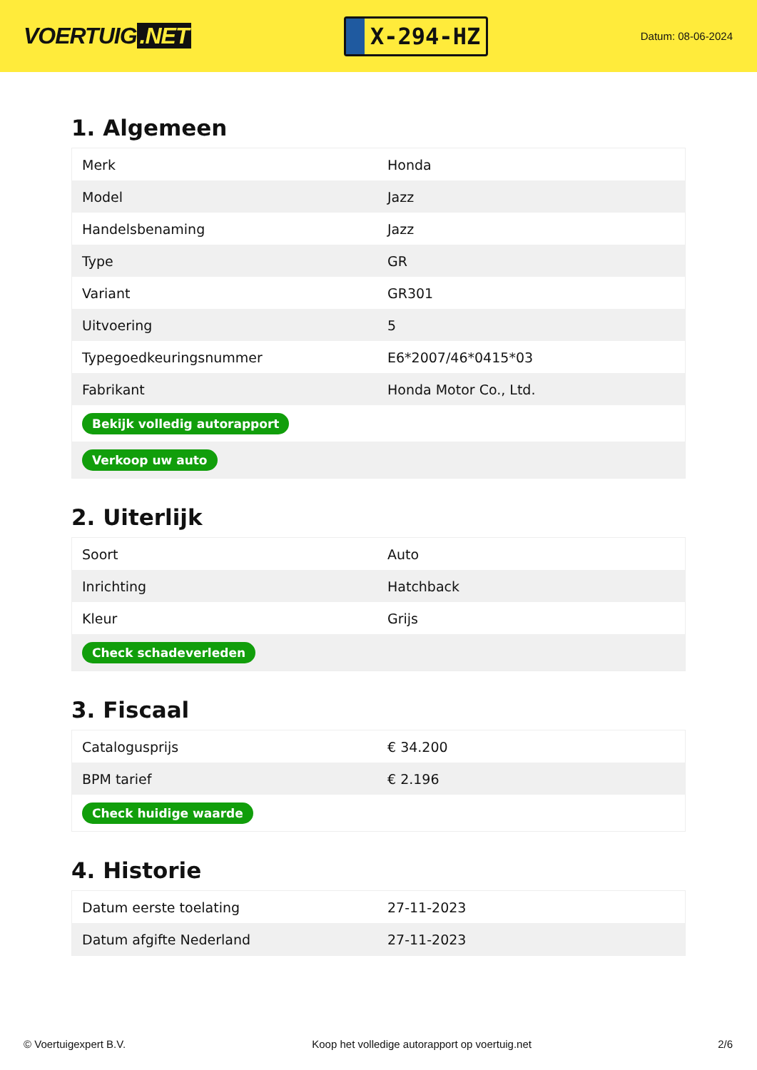VOERTUIG.NET
X-294-HZ
Datum: 08-06-2024
1. Algemeen
| Merk | Honda |
| Model | Jazz |
| Handelsbenaming | Jazz |
| Type | GR |
| Variant | GR301 |
| Uitvoering | 5 |
| Typegoedkeuringsnummer | E6*2007/46*0415*03 |
| Fabrikant | Honda Motor Co., Ltd. |
| Bekijk volledig autorapport | |
| Verkoop uw auto | |
2. Uiterlijk
| Soort | Auto |
| Inrichting | Hatchback |
| Kleur | Grijs |
| Check schadeverleden | |
3. Fiscaal
| Catalogusprijs | € 34.200 |
| BPM tarief | € 2.196 |
| Check huidige waarde | |
4. Historie
| Datum eerste toelating | 27-11-2023 |
| Datum afgifte Nederland | 27-11-2023 |
© Voertuigexpert B.V. Koop het volledige autorapport op voertuig.net 2/6